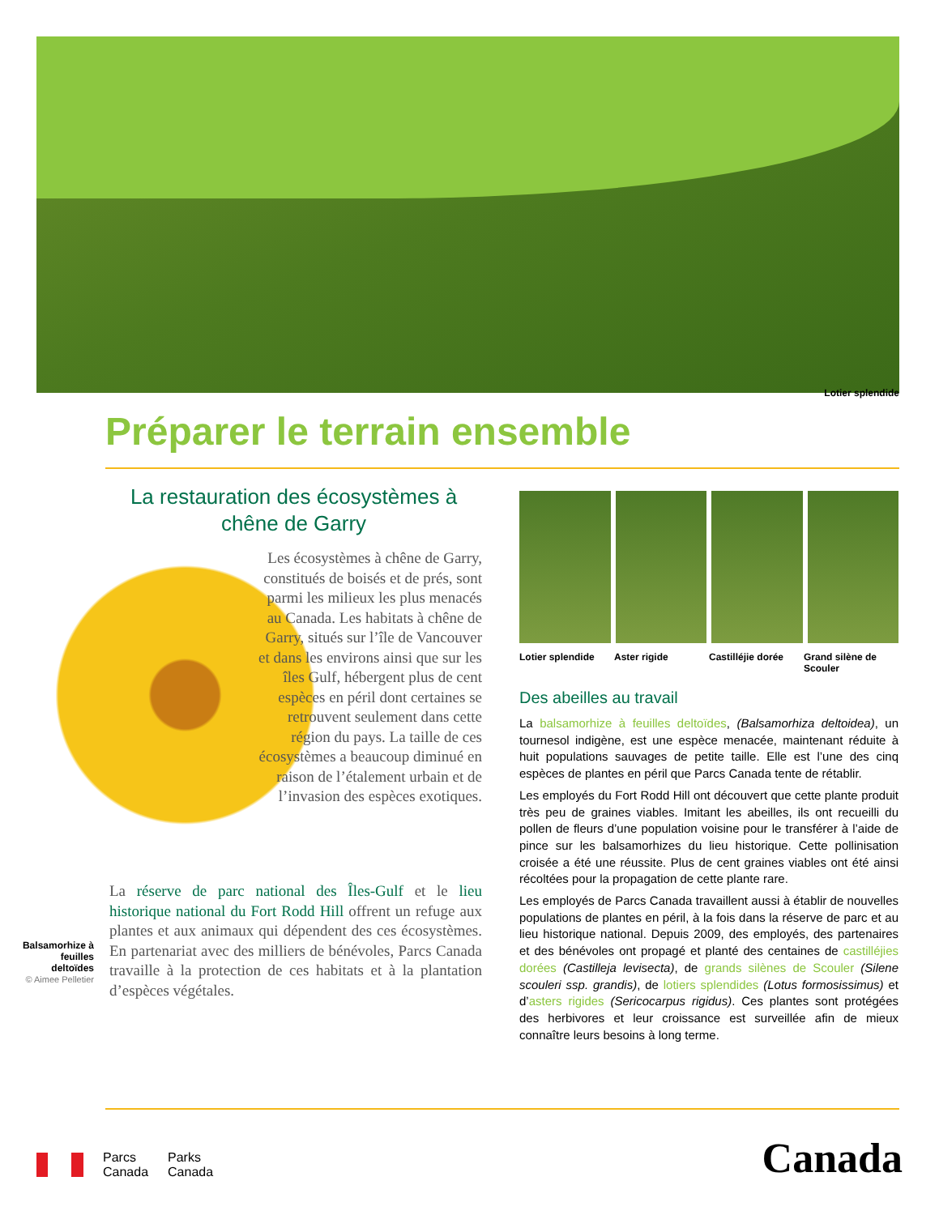Lotier splendide
Préparer le terrain ensemble
La restauration des écosystèmes à
chêne de Garry
Les écosystèmes à chêne de Garry, constitués de boisés et de prés, sont parmi les milieux les plus menacés au Canada. Les habitats à chêne de Garry, situés sur l’île de Vancouver et dans les environs ainsi que sur les îles Gulf, hébergent plus de cent espèces en péril dont certaines se retrouvent seulement dans cette région du pays. La taille de ces écosystèmes a beaucoup diminué en raison de l’étalement urbain et de l’invasion des espèces exotiques.
La réserve de parc national des Îles-Gulf et le lieu historique national du Fort Rodd Hill offrent un refuge aux plantes et aux animaux qui dépendent des ces écosystèmes. En partenariat avec des milliers de bénévoles, Parcs Canada travaille à la protection de ces habitats et à la plantation d’espèces végétales.
Balsamorhize à feuilles deltoïdes
© Aimee Pelletier
Lotier splendide Aster rigide Castilléjie dorée Grand silène de Scouler
Des abeilles au travail
La balsamorhize à feuilles deltoïdes, (Balsamorhiza deltoidea), un tournesol indigène, est une espèce menacée, maintenant réduite à huit populations sauvages de petite taille. Elle est l’une des cinq espèces de plantes en péril que Parcs Canada tente de rétablir.
Les employés du Fort Rodd Hill ont découvert que cette plante produit très peu de graines viables. Imitant les abeilles, ils ont recueilli du pollen de fleurs d’une population voisine pour le transférer à l’aide de pince sur les balsamorhizes du lieu historique. Cette pollinisation croisée a été une réussite. Plus de cent graines viables ont été ainsi récoltées pour la propagation de cette plante rare.
Les employés de Parcs Canada travaillent aussi à établir de nouvelles populations de plantes en péril, à la fois dans la réserve de parc et au lieu historique national. Depuis 2009, des employés, des partenaires et des bénévoles ont propagé et planté des centaines de castilléjies dorées (Castilleja levisecta), de grands silènes de Scouler (Silene scouleri ssp. grandis), de lotiers splendides (Lotus formosissimus) et d’asters rigides (Sericocarpus rigidus). Ces plantes sont protégées des herbivores et leur croissance est surveillée afin de mieux connaître leurs besoins à long terme.
Parcs
Canada
Parks
Canada
Canada